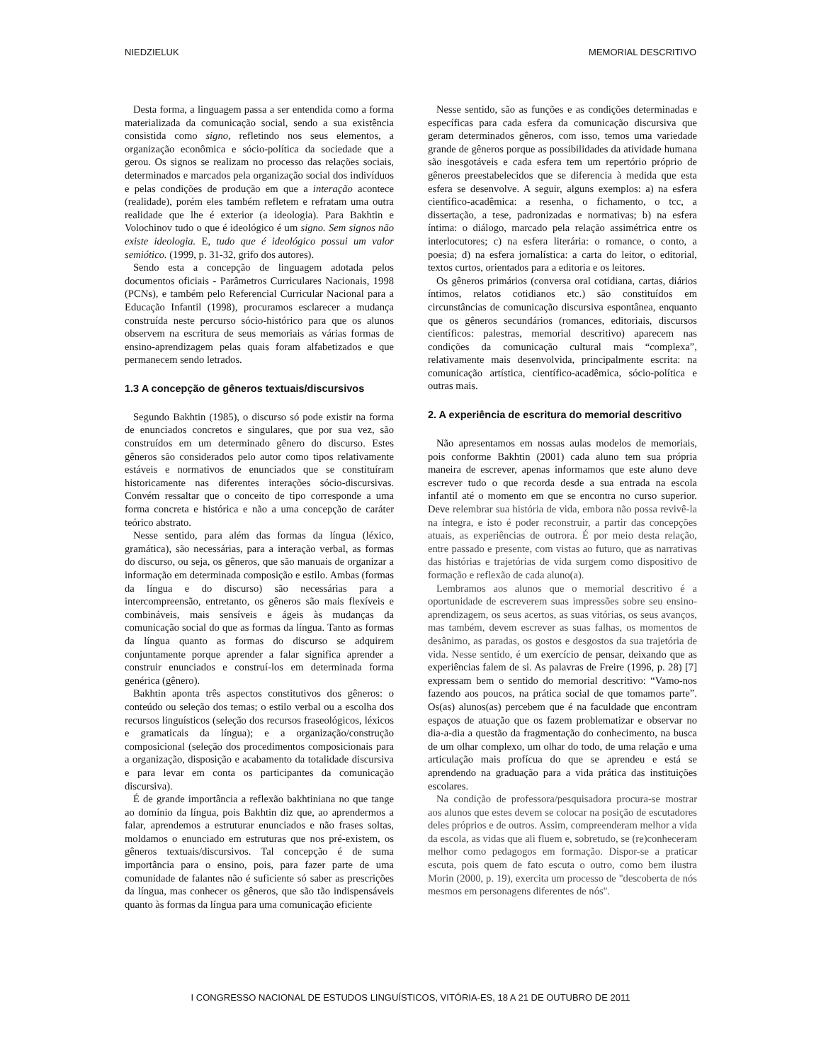NIEDZIELUK MEMORIAL DESCRITIVO
Desta forma, a linguagem passa a ser entendida como a forma materializada da comunicação social, sendo a sua existência consistida como signo, refletindo nos seus elementos, a organização econômica e sócio-política da sociedade que a gerou. Os signos se realizam no processo das relações sociais, determinados e marcados pela organização social dos indivíduos e pelas condições de produção em que a interação acontece (realidade), porém eles também refletem e refratam uma outra realidade que lhe é exterior (a ideologia). Para Bakhtin e Volochinov tudo o que é ideológico é um signo. Sem signos não existe ideologia. E, tudo que é ideológico possui um valor semiótico. (1999, p. 31-32, grifo dos autores).
Sendo esta a concepção de linguagem adotada pelos documentos oficiais - Parâmetros Curriculares Nacionais, 1998 (PCNs), e também pelo Referencial Curricular Nacional para a Educação Infantil (1998), procuramos esclarecer a mudança construída neste percurso sócio-histórico para que os alunos observem na escritura de seus memoriais as várias formas de ensino-aprendizagem pelas quais foram alfabetizados e que permanecem sendo letrados.
1.3 A concepção de gêneros textuais/discursivos
Segundo Bakhtin (1985), o discurso só pode existir na forma de enunciados concretos e singulares, que por sua vez, são construídos em um determinado gênero do discurso. Estes gêneros são considerados pelo autor como tipos relativamente estáveis e normativos de enunciados que se constituíram historicamente nas diferentes interações sócio-discursivas. Convém ressaltar que o conceito de tipo corresponde a uma forma concreta e histórica e não a uma concepção de caráter teórico abstrato.
Nesse sentido, para além das formas da língua (léxico, gramática), são necessárias, para a interação verbal, as formas do discurso, ou seja, os gêneros, que são manuais de organizar a informação em determinada composição e estilo. Ambas (formas da língua e do discurso) são necessárias para a intercompreensão, entretanto, os gêneros são mais flexíveis e combináveis, mais sensíveis e ágeis às mudanças da comunicação social do que as formas da língua. Tanto as formas da língua quanto as formas do discurso se adquirem conjuntamente porque aprender a falar significa aprender a construir enunciados e construí-los em determinada forma genérica (gênero).
Bakhtin aponta três aspectos constitutivos dos gêneros: o conteúdo ou seleção dos temas; o estilo verbal ou a escolha dos recursos linguísticos (seleção dos recursos fraseológicos, léxicos e gramaticais da língua); e a organização/construção composicional (seleção dos procedimentos composicionais para a organização, disposição e acabamento da totalidade discursiva e para levar em conta os participantes da comunicação discursiva).
É de grande importância a reflexão bakhtiniana no que tange ao domínio da língua, pois Bakhtin diz que, ao aprendermos a falar, aprendemos a estruturar enunciados e não frases soltas, moldamos o enunciado em estruturas que nos pré-existem, os gêneros textuais/discursivos. Tal concepção é de suma importância para o ensino, pois, para fazer parte de uma comunidade de falantes não é suficiente só saber as prescrições da língua, mas conhecer os gêneros, que são tão indispensáveis quanto às formas da língua para uma comunicação eficiente
Nesse sentido, são as funções e as condições determinadas e específicas para cada esfera da comunicação discursiva que geram determinados gêneros, com isso, temos uma variedade grande de gêneros porque as possibilidades da atividade humana são inesgotáveis e cada esfera tem um repertório próprio de gêneros preestabelecidos que se diferencia à medida que esta esfera se desenvolve. A seguir, alguns exemplos: a) na esfera científico-acadêmica: a resenha, o fichamento, o tcc, a dissertação, a tese, padronizadas e normativas; b) na esfera íntima: o diálogo, marcado pela relação assimétrica entre os interlocutores; c) na esfera literária: o romance, o conto, a poesia; d) na esfera jornalística: a carta do leitor, o editorial, textos curtos, orientados para a editoria e os leitores.
Os gêneros primários (conversa oral cotidiana, cartas, diários íntimos, relatos cotidianos etc.) são constituídos em circunstâncias de comunicação discursiva espontânea, enquanto que os gêneros secundários (romances, editoriais, discursos científicos: palestras, memorial descritivo) aparecem nas condições da comunicação cultural mais “complexa”, relativamente mais desenvolvida, principalmente escrita: na comunicação artística, científico-acadêmica, sócio-política e outras mais.
2. A experiência de escritura do memorial descritivo
Não apresentamos em nossas aulas modelos de memoriais, pois conforme Bakhtin (2001) cada aluno tem sua própria maneira de escrever, apenas informamos que este aluno deve escrever tudo o que recorda desde a sua entrada na escola infantil até o momento em que se encontra no curso superior. Deve relembrar sua história de vida, embora não possa revivê-la na íntegra, e isto é poder reconstruir, a partir das concepções atuais, as experiências de outrora. É por meio desta relação, entre passado e presente, com vistas ao futuro, que as narrativas das histórias e trajetórias de vida surgem como dispositivo de formação e reflexão de cada aluno(a).
Lembramos aos alunos que o memorial descritivo é a oportunidade de escreverem suas impressões sobre seu ensino-aprendizagem, os seus acertos, as suas vitórias, os seus avanços, mas também, devem escrever as suas falhas, os momentos de desânimo, as paradas, os gostos e desgostos da sua trajetória de vida. Nesse sentido, é um exercício de pensar, deixando que as experiências falem de si. As palavras de Freire (1996, p. 28) [7] expressam bem o sentido do memorial descritivo: “Vamo-nos fazendo aos poucos, na prática social de que tomamos parte”. Os(as) alunos(as) percebem que é na faculdade que encontram espaços de atuação que os fazem problematizar e observar no dia-a-dia a questão da fragmentação do conhecimento, na busca de um olhar complexo, um olhar do todo, de uma relação e uma articulação mais profícua do que se aprendeu e está se aprendendo na graduação para a vida prática das instituições escolares.
Na condição de professora/pesquisadora procura-se mostrar aos alunos que estes devem se colocar na posição de escutadores deles próprios e de outros. Assim, compreenderam melhor a vida da escola, as vidas que ali fluem e, sobretudo, se (re)conheceram melhor como pedagogos em formação. Dispor-se a praticar escuta, pois quem de fato escuta o outro, como bem ilustra Morin (2000, p. 19), exercita um processo de "descoberta de nós mesmos em personagens diferentes de nós".
I CONGRESSO NACIONAL DE ESTUDOS LINGUÍSTICOS, VITÓRIA-ES, 18 A 21 DE OUTUBRO DE 2011